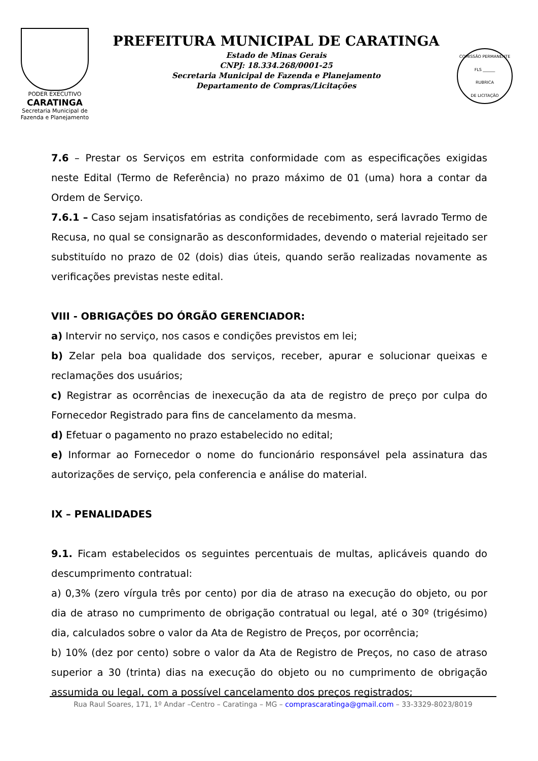PODER EXECUTIVO
CARATINGA
Secretaria Municipal de
Fazenda e Planejamento
PREFEITURA MUNICIPAL DE CARATINGA
Estado de Minas Gerais
CNPJ: 18.334.268/0001-25
Secretaria Municipal de Fazenda e Planejamento
Departamento de Compras/Licitações
COMISSÃO PERMANENTE
FLS ______
RUBRICA
DE LICITAÇÃO
7.6 – Prestar os Serviços em estrita conformidade com as especificações exigidas neste Edital (Termo de Referência) no prazo máximo de 01 (uma) hora a contar da Ordem de Serviço.
7.6.1 – Caso sejam insatisfatórias as condições de recebimento, será lavrado Termo de Recusa, no qual se consignarão as desconformidades, devendo o material rejeitado ser substituído no prazo de 02 (dois) dias úteis, quando serão realizadas novamente as verificações previstas neste edital.
VIII - OBRIGAÇÕES DO ÓRGÃO GERENCIADOR:
a) Intervir no serviço, nos casos e condições previstos em lei;
b) Zelar pela boa qualidade dos serviços, receber, apurar e solucionar queixas e reclamações dos usuários;
c) Registrar as ocorrências de inexecução da ata de registro de preço por culpa do Fornecedor Registrado para fins de cancelamento da mesma.
d) Efetuar o pagamento no prazo estabelecido no edital;
e) Informar ao Fornecedor o nome do funcionário responsável pela assinatura das autorizações de serviço, pela conferencia e análise do material.
IX – PENALIDADES
9.1. Ficam estabelecidos os seguintes percentuais de multas, aplicáveis quando do descumprimento contratual:
a) 0,3% (zero vírgula três por cento) por dia de atraso na execução do objeto, ou por dia de atraso no cumprimento de obrigação contratual ou legal, até o 30º (trigésimo) dia, calculados sobre o valor da Ata de Registro de Preços, por ocorrência;
b) 10% (dez por cento) sobre o valor da Ata de Registro de Preços, no caso de atraso superior a 30 (trinta) dias na execução do objeto ou no cumprimento de obrigação assumida ou legal, com a possível cancelamento dos preços registrados;
Rua Raul Soares, 171, 1º Andar –Centro – Caratinga – MG – comprascaratinga@gmail.com – 33-3329-8023/8019